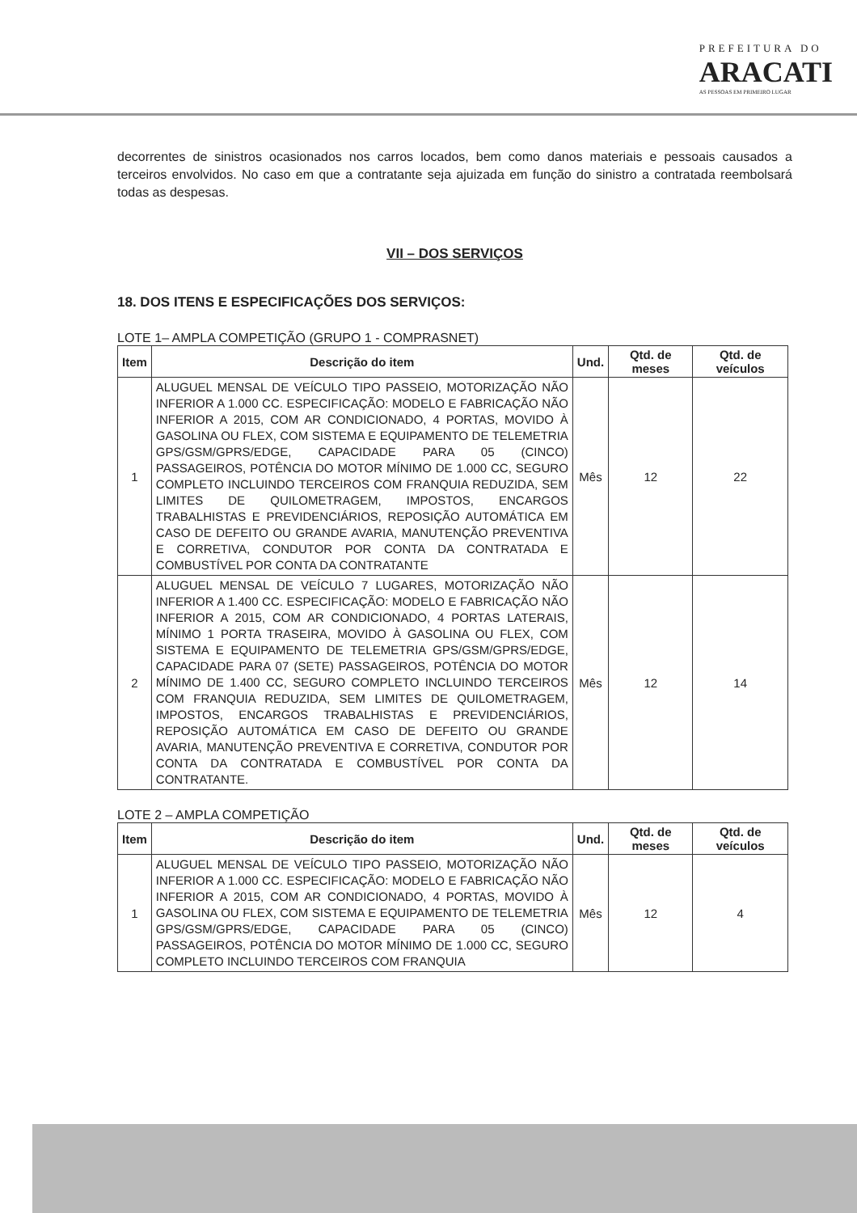PREFEITURA DO
ARACATI
AS PESSOAS EM PRIMEIRO LUGAR
decorrentes de sinistros ocasionados nos carros locados, bem como danos materiais e pessoais causados a terceiros envolvidos. No caso em que a contratante seja ajuizada em função do sinistro a contratada reembolsará todas as despesas.
VII – DOS SERVIÇOS
18. DOS ITENS E ESPECIFICAÇÕES DOS SERVIÇOS:
LOTE 1– AMPLA COMPETIÇÃO (GRUPO 1 - COMPRASNET)
| Item | Descrição do item | Und. | Qtd. de meses | Qtd. de veículos |
| --- | --- | --- | --- | --- |
| 1 | ALUGUEL MENSAL DE VEÍCULO TIPO PASSEIO, MOTORIZAÇÃO NÃO INFERIOR A 1.000 CC. ESPECIFICAÇÃO: MODELO E FABRICAÇÃO NÃO INFERIOR A 2015, COM AR CONDICIONADO, 4 PORTAS, MOVIDO À GASOLINA OU FLEX, COM SISTEMA E EQUIPAMENTO DE TELEMETRIA GPS/GSM/GPRS/EDGE, CAPACIDADE PARA 05 (CINCO) PASSAGEIROS, POTÊNCIA DO MOTOR MÍNIMO DE 1.000 CC, SEGURO COMPLETO INCLUINDO TERCEIROS COM FRANQUIA REDUZIDA, SEM LIMITES DE QUILOMETRAGEM, IMPOSTOS, ENCARGOS TRABALHISTAS E PREVIDENCIÁRIOS, REPOSIÇÃO AUTOMÁTICA EM CASO DE DEFEITO OU GRANDE AVARIA, MANUTENÇÃO PREVENTIVA E CORRETIVA, CONDUTOR POR CONTA DA CONTRATADA E COMBUSTÍVEL POR CONTA DA CONTRATANTE | Mês | 12 | 22 |
| 2 | ALUGUEL MENSAL DE VEÍCULO 7 LUGARES, MOTORIZAÇÃO NÃO INFERIOR A 1.400 CC. ESPECIFICAÇÃO: MODELO E FABRICAÇÃO NÃO INFERIOR A 2015, COM AR CONDICIONADO, 4 PORTAS LATERAIS, MÍNIMO 1 PORTA TRASEIRA, MOVIDO À GASOLINA OU FLEX, COM SISTEMA E EQUIPAMENTO DE TELEMETRIA GPS/GSM/GPRS/EDGE, CAPACIDADE PARA 07 (SETE) PASSAGEIROS, POTÊNCIA DO MOTOR MÍNIMO DE 1.400 CC, SEGURO COMPLETO INCLUINDO TERCEIROS COM FRANQUIA REDUZIDA, SEM LIMITES DE QUILOMETRAGEM, IMPOSTOS, ENCARGOS TRABALHISTAS E PREVIDENCIÁRIOS, REPOSIÇÃO AUTOMÁTICA EM CASO DE DEFEITO OU GRANDE AVARIA, MANUTENÇÃO PREVENTIVA E CORRETIVA, CONDUTOR POR CONTA DA CONTRATADA E COMBUSTÍVEL POR CONTA DA CONTRATANTE. | Mês | 12 | 14 |
LOTE 2 – AMPLA COMPETIÇÃO
| Item | Descrição do item | Und. | Qtd. de meses | Qtd. de veículos |
| --- | --- | --- | --- | --- |
| 1 | ALUGUEL MENSAL DE VEÍCULO TIPO PASSEIO, MOTORIZAÇÃO NÃO INFERIOR A 1.000 CC. ESPECIFICAÇÃO: MODELO E FABRICAÇÃO NÃO INFERIOR A 2015, COM AR CONDICIONADO, 4 PORTAS, MOVIDO À GASOLINA OU FLEX, COM SISTEMA E EQUIPAMENTO DE TELEMETRIA GPS/GSM/GPRS/EDGE, CAPACIDADE PARA 05 (CINCO) PASSAGEIROS, POTÊNCIA DO MOTOR MÍNIMO DE 1.000 CC, SEGURO COMPLETO INCLUINDO TERCEIROS COM FRANQUIA | Mês | 12 | 4 |